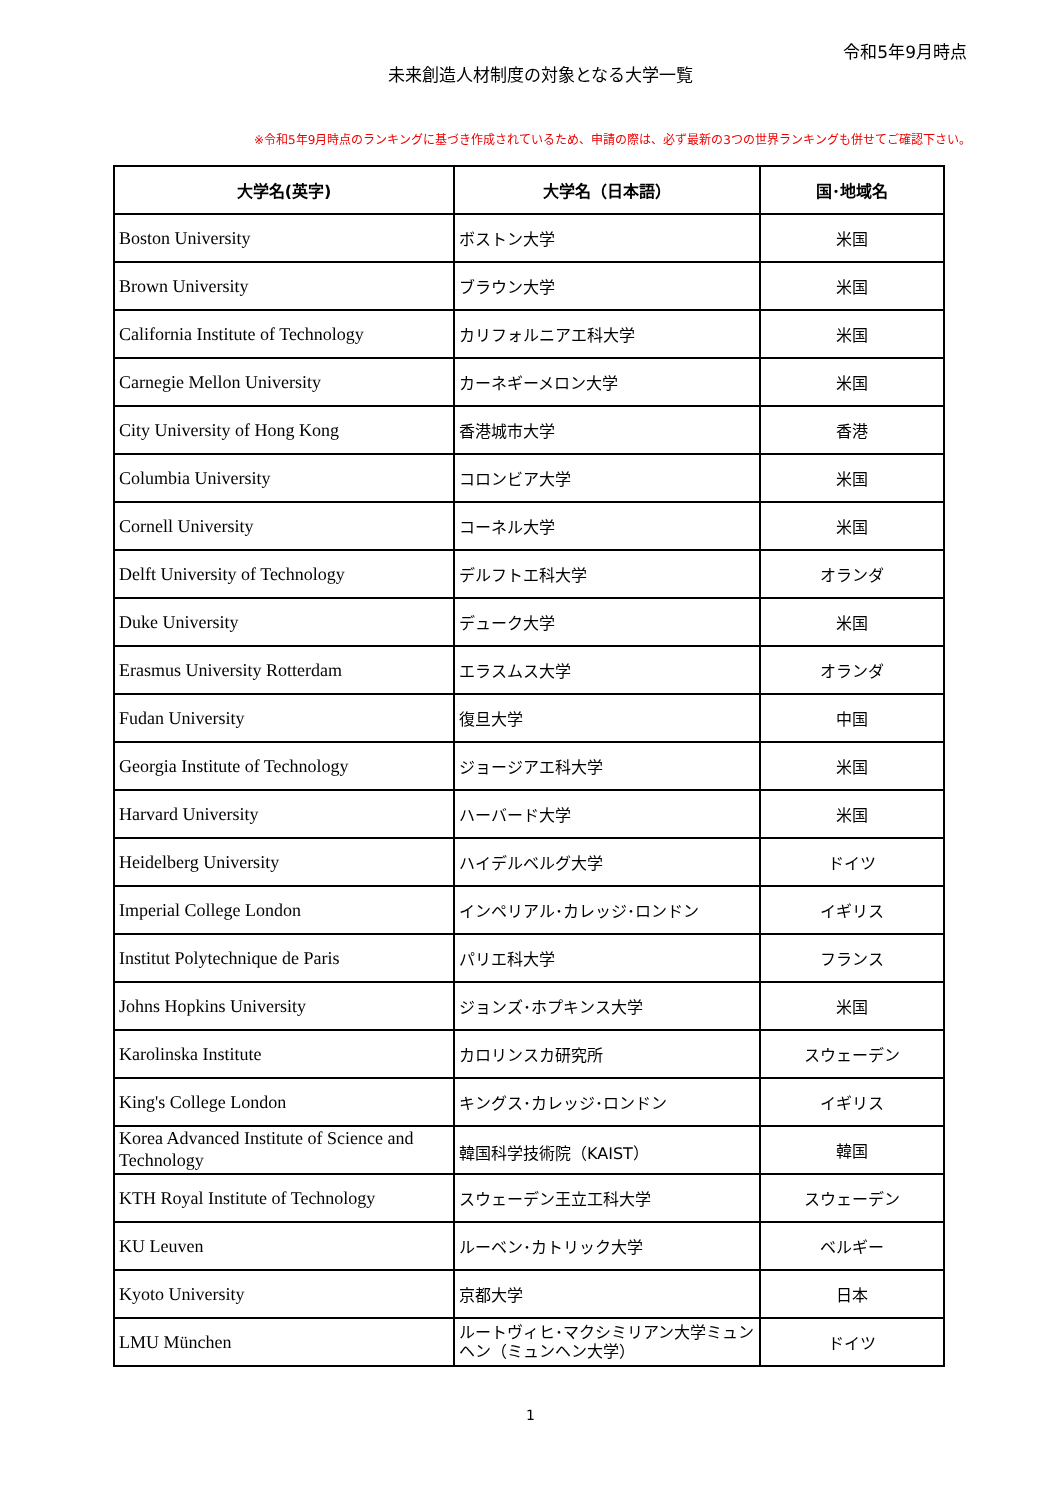令和5年9月時点
未来創造人材制度の対象となる大学一覧
※令和5年9月時点のランキングに基づき作成されているため、申請の際は、必ず最新の3つの世界ランキングも併せてご確認下さい。
| 大学名(英字) | 大学名（日本語） | 国･地域名 |
| --- | --- | --- |
| Boston University | ボストン大学 | 米国 |
| Brown University | ブラウン大学 | 米国 |
| California Institute of Technology | カリフォルニアエ科大学 | 米国 |
| Carnegie Mellon University | カーネギーメロン大学 | 米国 |
| City University of Hong Kong | 香港城市大学 | 香港 |
| Columbia University | コロンビア大学 | 米国 |
| Cornell University | コーネル大学 | 米国 |
| Delft University of Technology | デルフトエ科大学 | オランダ |
| Duke University | デューク大学 | 米国 |
| Erasmus University Rotterdam | エラスムス大学 | オランダ |
| Fudan University | 復旦大学 | 中国 |
| Georgia Institute of Technology | ジョージアエ科大学 | 米国 |
| Harvard University | ハーバード大学 | 米国 |
| Heidelberg University | ハイデルベルグ大学 | ドイツ |
| Imperial College London | インペリアル･カレッジ･ロンドン | イギリス |
| Institut Polytechnique de Paris | パリエ科大学 | フランス |
| Johns Hopkins University | ジョンズ･ホプキンス大学 | 米国 |
| Karolinska Institute | カロリンスカ研究所 | スウェーデン |
| King's College London | キングス･カレッジ･ロンドン | イギリス |
| Korea Advanced Institute of Science and Technology | 韓国科学技術院（KAIST） | 韓国 |
| KTH Royal Institute of Technology | スウェーデン王立工科大学 | スウェーデン |
| KU Leuven | ルーベン･カトリック大学 | ベルギー |
| Kyoto University | 京都大学 | 日本 |
| LMU München | ルートヴィヒ･マクシミリアン大学ミュンヘン（ミュンヘン大学） | ドイツ |
1